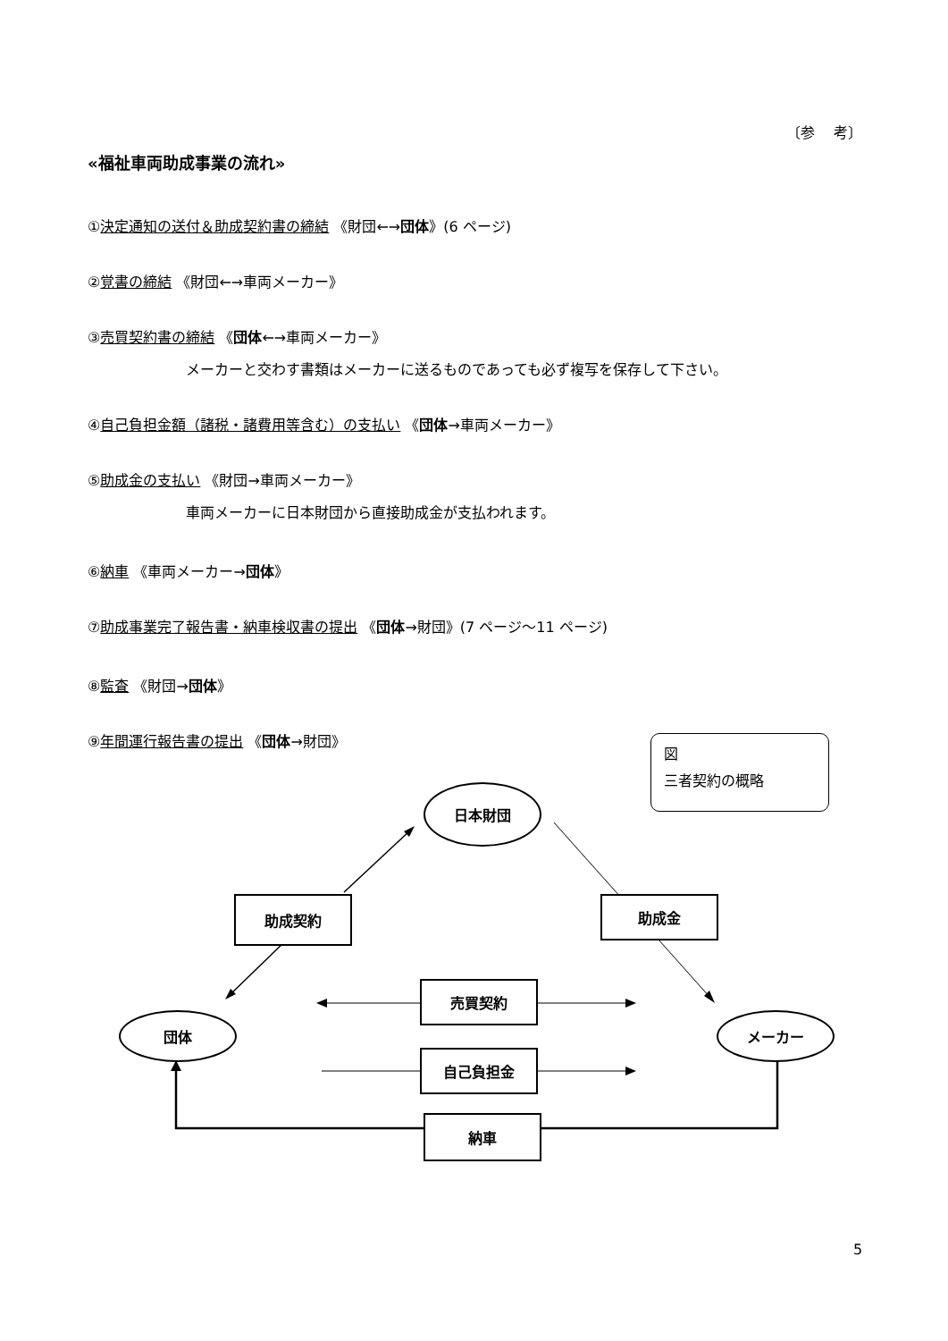〔参　 考〕
«福祉車両助成事業の流れ»
①決定通知の送付＆助成契約書の締結 《財団←→団体》(6 ページ)
②覚書の締結 《財団←→車両メーカー》
③売買契約書の締結 《団体←→車両メーカー》
メーカーと交わす書類はメーカーに送るものであっても必ず複写を保存して下さい。
④自己負担金額（諸税・諸費用等含む）の支払い 《団体→車両メーカー》
⑤助成金の支払い 《財団→車両メーカー》
車両メーカーに日本財団から直接助成金が支払われます。
⑥納車 《車両メーカー→団体》
⑦助成事業完了報告書・納車検収書の提出 《団体→財団》(7 ページ～11 ページ)
⑧監査 《財団→団体》
⑨年間運行報告書の提出 《団体→財団》
図
三者契約の概略
日本財団
助成契約 助成金
売買契約
団体 メーカー
自己負担金
納車
5